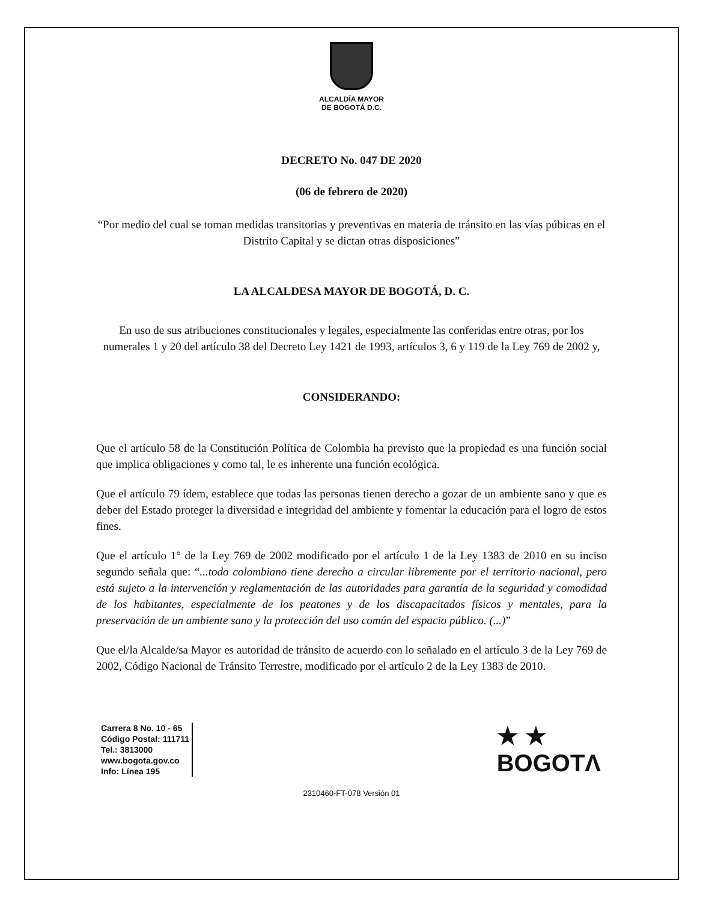ALCALDÍA MAYOR
DE BOGOTÁ D.C.
DECRETO No. 047 DE 2020
(06 de febrero de 2020)
“Por medio del cual se toman medidas transitorias y preventivas en materia de tránsito en las vías púbicas en el Distrito Capital y se dictan otras disposiciones”
LA ALCALDESA MAYOR DE BOGOTÁ, D. C.
En uso de sus atribuciones constitucionales y legales, especialmente las conferidas entre otras, por los numerales 1 y 20 del artículo 38 del Decreto Ley 1421 de 1993, artículos 3, 6 y 119 de la Ley 769 de 2002 y,
CONSIDERANDO:
Que el artículo 58 de la Constitución Política de Colombia ha previsto que la propiedad es una función social que implica obligaciones y como tal, le es inherente una función ecológica.
Que el artículo 79 ídem, establece que todas las personas tienen derecho a gozar de un ambiente sano y que es deber del Estado proteger la diversidad e integridad del ambiente y fomentar la educación para el logro de estos fines.
Que el artículo 1° de la Ley 769 de 2002 modificado por el artículo 1 de la Ley 1383 de 2010 en su inciso segundo señala que: “...todo colombiano tiene derecho a circular libremente por el territorio nacional, pero está sujeto a la intervención y reglamentación de las autoridades para garantía de la seguridad y comodidad de los habitantes, especialmente de los peatones y de los discapacitados físicos y mentales, para la preservación de un ambiente sano y la protección del uso común del espacio público. (...)”
Que el/la Alcalde/sa Mayor es autoridad de tránsito de acuerdo con lo señalado en el artículo 3 de la Ley 769 de 2002, Código Nacional de Tránsito Terrestre, modificado por el artículo 2 de la Ley 1383 de 2010.
Carrera 8 No. 10 - 65
Código Postal: 111711
Tel.: 3813000
www.bogota.gov.co
Info: Línea 195
★ ★
BOGOTΛ
2310460-FT-078 Versión 01